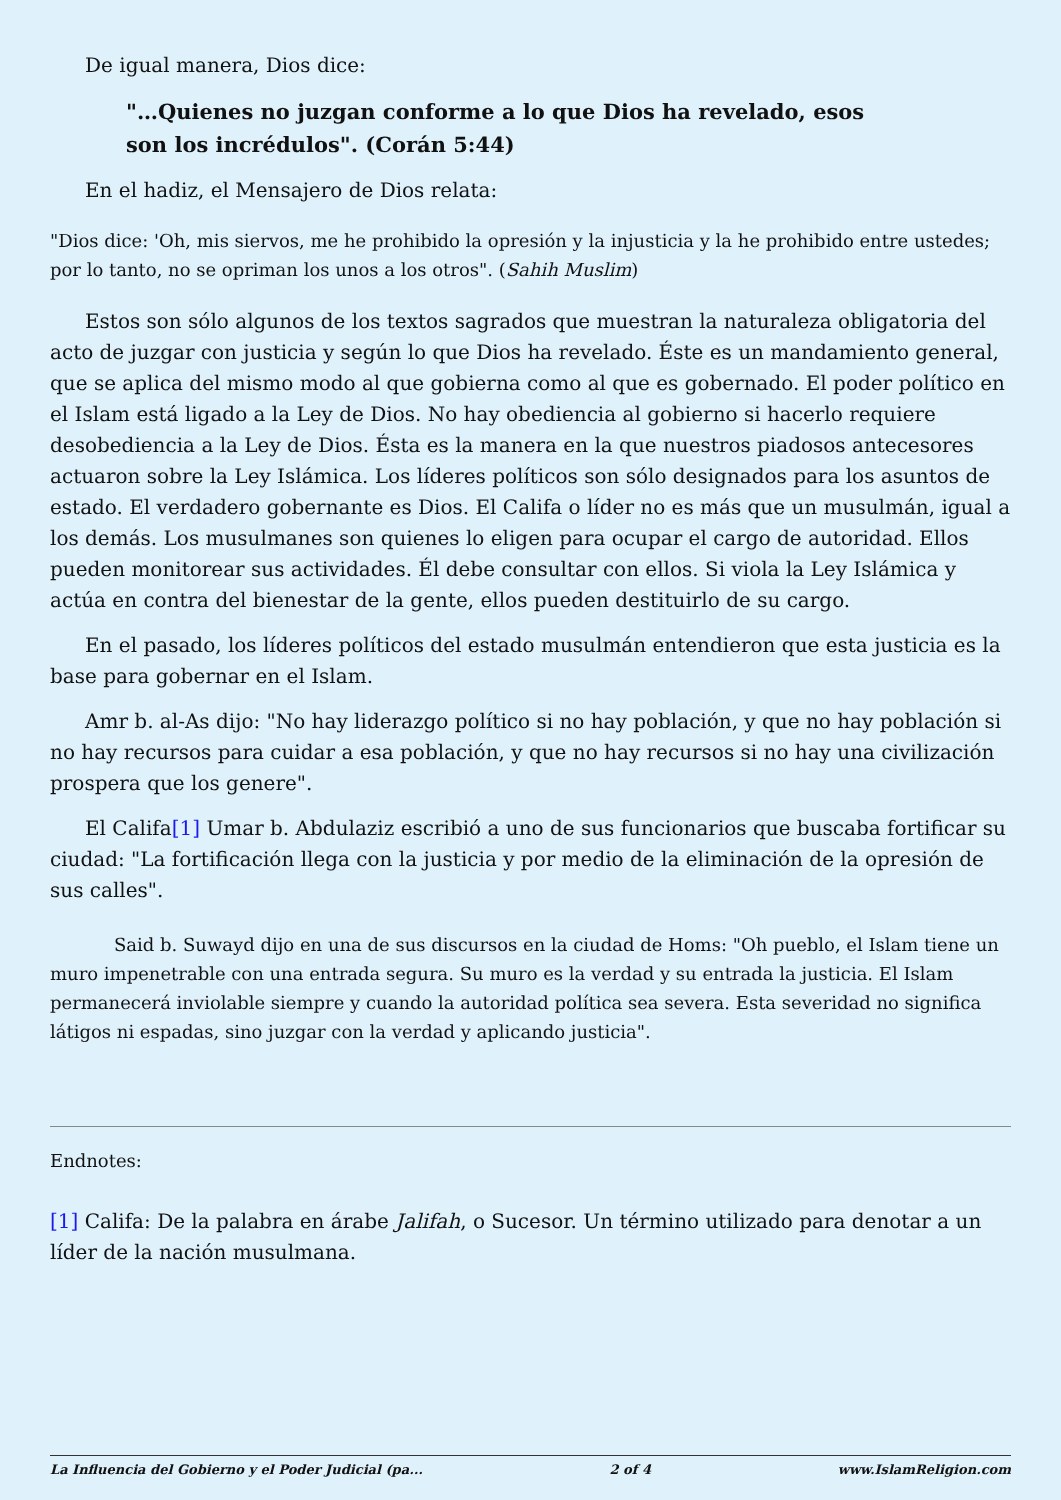De igual manera, Dios dice:
"…Quienes no juzgan conforme a lo que Dios ha revelado, esos son los incrédulos". (Corán 5:44)
En el hadiz, el Mensajero de Dios relata:
"Dios dice: 'Oh, mis siervos, me he prohibido la opresión y la injusticia y la he prohibido entre ustedes; por lo tanto, no se opriman los unos a los otros". (Sahih Muslim)
Estos son sólo algunos de los textos sagrados que muestran la naturaleza obligatoria del acto de juzgar con justicia y según lo que Dios ha revelado. Éste es un mandamiento general, que se aplica del mismo modo al que gobierna como al que es gobernado. El poder político en el Islam está ligado a la Ley de Dios. No hay obediencia al gobierno si hacerlo requiere desobediencia a la Ley de Dios. Ésta es la manera en la que nuestros piadosos antecesores actuaron sobre la Ley Islámica. Los líderes políticos son sólo designados para los asuntos de estado. El verdadero gobernante es Dios. El Califa o líder no es más que un musulmán, igual a los demás. Los musulmanes son quienes lo eligen para ocupar el cargo de autoridad. Ellos pueden monitorear sus actividades. Él debe consultar con ellos. Si viola la Ley Islámica y actúa en contra del bienestar de la gente, ellos pueden destituirlo de su cargo.
En el pasado, los líderes políticos del estado musulmán entendieron que esta justicia es la base para gobernar en el Islam.
Amr b. al-As dijo: "No hay liderazgo político si no hay población, y que no hay población si no hay recursos para cuidar a esa población, y que no hay recursos si no hay una civilización prospera que los genere".
El Califa[1] Umar b. Abdulaziz escribió a uno de sus funcionarios que buscaba fortificar su ciudad: "La fortificación llega con la justicia y por medio de la eliminación de la opresión de sus calles".
Said b. Suwayd dijo en una de sus discursos en la ciudad de Homs: "Oh pueblo, el Islam tiene un muro impenetrable con una entrada segura. Su muro es la verdad y su entrada la justicia. El Islam permanecerá inviolable siempre y cuando la autoridad política sea severa. Esta severidad no significa látigos ni espadas, sino juzgar con la verdad y aplicando justicia".
Endnotes:
[1] Califa: De la palabra en árabe Jalifah, o Sucesor. Un término utilizado para denotar a un líder de la nación musulmana.
La Influencia del Gobierno y el Poder Judicial (pa... 2 of 4 www.IslamReligion.com